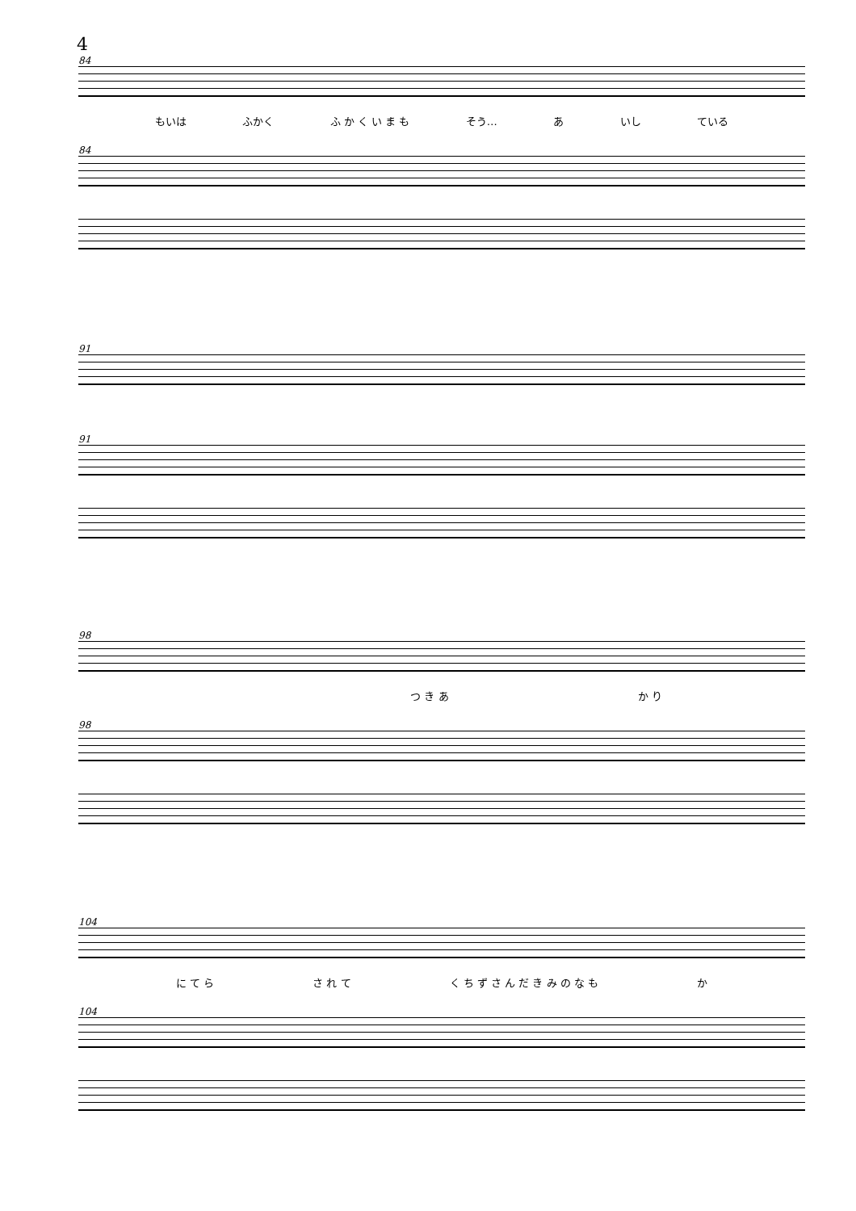4
84
もいは ふかく ふ か く い ま も そう… あ いし ている
84
91
91
98
つ き あ か り
98
104
に て ら さ れ て く ち ず さ ん だ き み の な も か
104